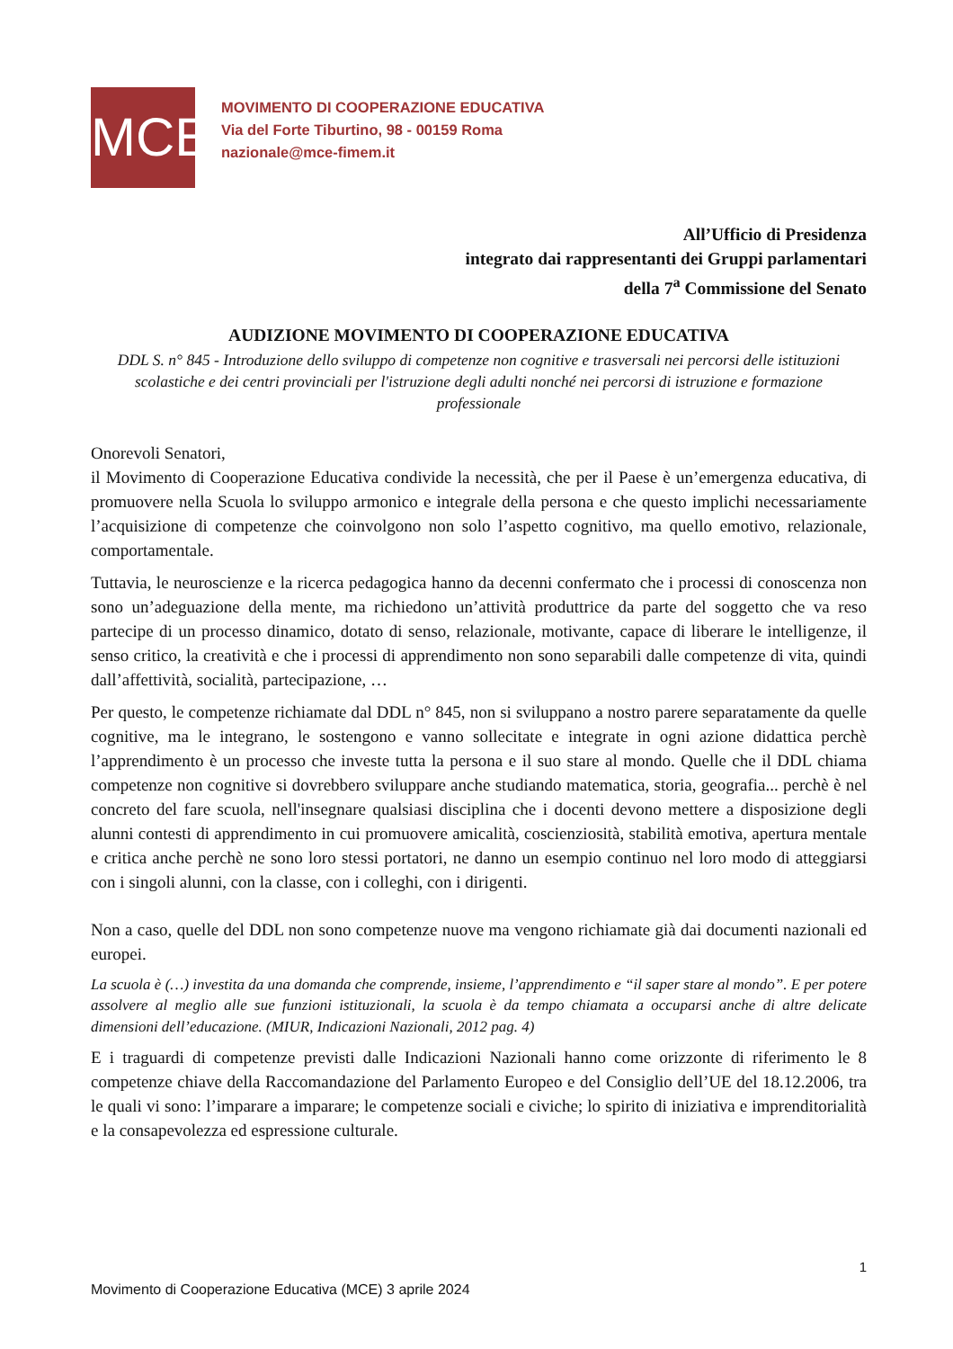MCE
MOVIMENTO DI COOPERAZIONE EDUCATIVA
Via del Forte Tiburtino, 98 - 00159 Roma
nazionale@mce-fimem.it
All’Ufficio di Presidenza
integrato dai rappresentanti dei Gruppi parlamentari
della 7<sup>a</sup> Commissione del Senato
AUDIZIONE MOVIMENTO DI COOPERAZIONE EDUCATIVA
DDL S. n° 845 - Introduzione dello sviluppo di competenze non cognitive e trasversali nei percorsi delle istituzioni scolastiche e dei centri provinciali per l'istruzione degli adulti nonché nei percorsi di istruzione e formazione professionale
Onorevoli Senatori,
il Movimento di Cooperazione Educativa condivide la necessità, che per il Paese è un’emergenza educativa, di promuovere nella Scuola lo sviluppo armonico e integrale della persona e che questo implichi necessariamente l’acquisizione di competenze che coinvolgono non solo l’aspetto cognitivo, ma quello emotivo, relazionale, comportamentale.
Tuttavia, le neuroscienze e la ricerca pedagogica hanno da decenni confermato che i processi di conoscenza non sono un’adeguazione della mente, ma richiedono un’attività produttrice da parte del soggetto che va reso partecipe di un processo dinamico, dotato di senso, relazionale, motivante, capace di liberare le intelligenze, il senso critico, la creatività e che i processi di apprendimento non sono separabili dalle competenze di vita, quindi dall’affettività, socialità, partecipazione, …
Per questo, le competenze richiamate dal DDL n° 845, non si sviluppano a nostro parere separatamente da quelle cognitive, ma le integrano, le sostengono e vanno sollecitate e integrate in ogni azione didattica perchè l’apprendimento è un processo che investe tutta la persona e il suo stare al mondo. Quelle che il DDL chiama competenze non cognitive si dovrebbero sviluppare anche studiando matematica, storia, geografia... perchè è nel concreto del fare scuola, nell'insegnare qualsiasi disciplina che i docenti devono mettere a disposizione degli alunni contesti di apprendimento in cui promuovere amicalità, coscienziosità, stabilità emotiva, apertura mentale e critica anche perchè ne sono loro stessi portatori, ne danno un esempio continuo nel loro modo di atteggiarsi con i singoli alunni, con la classe, con i colleghi, con i dirigenti.
Non a caso, quelle del DDL non sono competenze nuove ma vengono richiamate già dai documenti nazionali ed europei.
La scuola è (…) investita da una domanda che comprende, insieme, l’apprendimento e “il saper stare al mondo”. E per potere assolvere al meglio alle sue funzioni istituzionali, la scuola è da tempo chiamata a occuparsi anche di altre delicate dimensioni dell’educazione. (MIUR, Indicazioni Nazionali, 2012 pag. 4)
E i traguardi di competenze previsti dalle Indicazioni Nazionali hanno come orizzonte di riferimento le 8 competenze chiave della Raccomandazione del Parlamento Europeo e del Consiglio dell’UE del 18.12.2006, tra le quali vi sono: l’imparare a imparare; le competenze sociali e civiche; lo spirito di iniziativa e imprenditorialità e la consapevolezza ed espressione culturale.
1
Movimento di Cooperazione Educativa (MCE) 3 aprile 2024